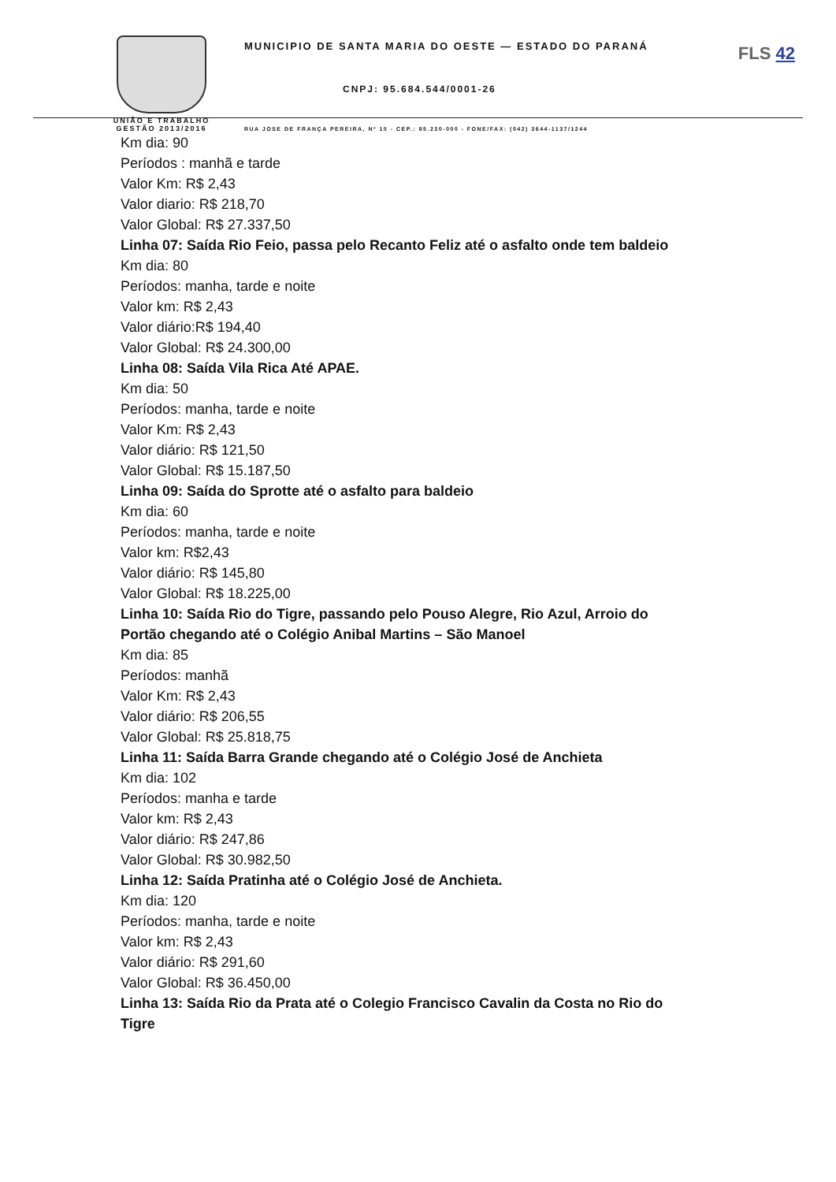UNIÃO E TRABALHO
GESTÃO 2013/2016
FLS 42
MUNICIPIO DE SANTA MARIA DO OESTE — ESTADO DO PARANÁ
CNPJ: 95.684.544/0001-26
RUA JOSE DE FRANÇA PEREIRA, Nº 10 - CEP.: 85.230-000 - FONE/FAX: (042) 3644-1137/1244
Km dia: 90
Períodos : manhã e tarde
Valor Km: R$ 2,43
Valor diario: R$ 218,70
Valor Global: R$ 27.337,50
Linha 07: Saída Rio Feio, passa pelo Recanto Feliz até o asfalto onde tem baldeio
Km dia: 80
Períodos: manha, tarde e noite
Valor km: R$ 2,43
Valor diário:R$ 194,40
Valor Global: R$ 24.300,00
Linha 08: Saída Vila Rica Até APAE.
Km dia: 50
Períodos: manha, tarde e noite
Valor Km: R$ 2,43
Valor diário: R$ 121,50
Valor Global: R$ 15.187,50
Linha 09: Saída do Sprotte até o asfalto para baldeio
Km dia: 60
Períodos: manha, tarde e noite
Valor km: R$2,43
Valor diário: R$ 145,80
Valor Global: R$ 18.225,00
Linha 10: Saída Rio do Tigre, passando pelo Pouso Alegre, Rio Azul, Arroio do
Portão chegando até o Colégio Anibal Martins – São Manoel
Km dia: 85
Períodos: manhã
Valor Km: R$ 2,43
Valor diário: R$ 206,55
Valor Global: R$ 25.818,75
Linha 11: Saída Barra Grande chegando até o Colégio José de Anchieta
Km dia: 102
Períodos: manha e tarde
Valor km: R$ 2,43
Valor diário: R$ 247,86
Valor Global: R$ 30.982,50
Linha 12: Saída Pratinha até o Colégio José de Anchieta.
Km dia: 120
Períodos: manha, tarde e noite
Valor km: R$ 2,43
Valor diário: R$ 291,60
Valor Global: R$ 36.450,00
Linha 13: Saída Rio da Prata até o Colegio Francisco Cavalin da Costa no Rio do
Tigre